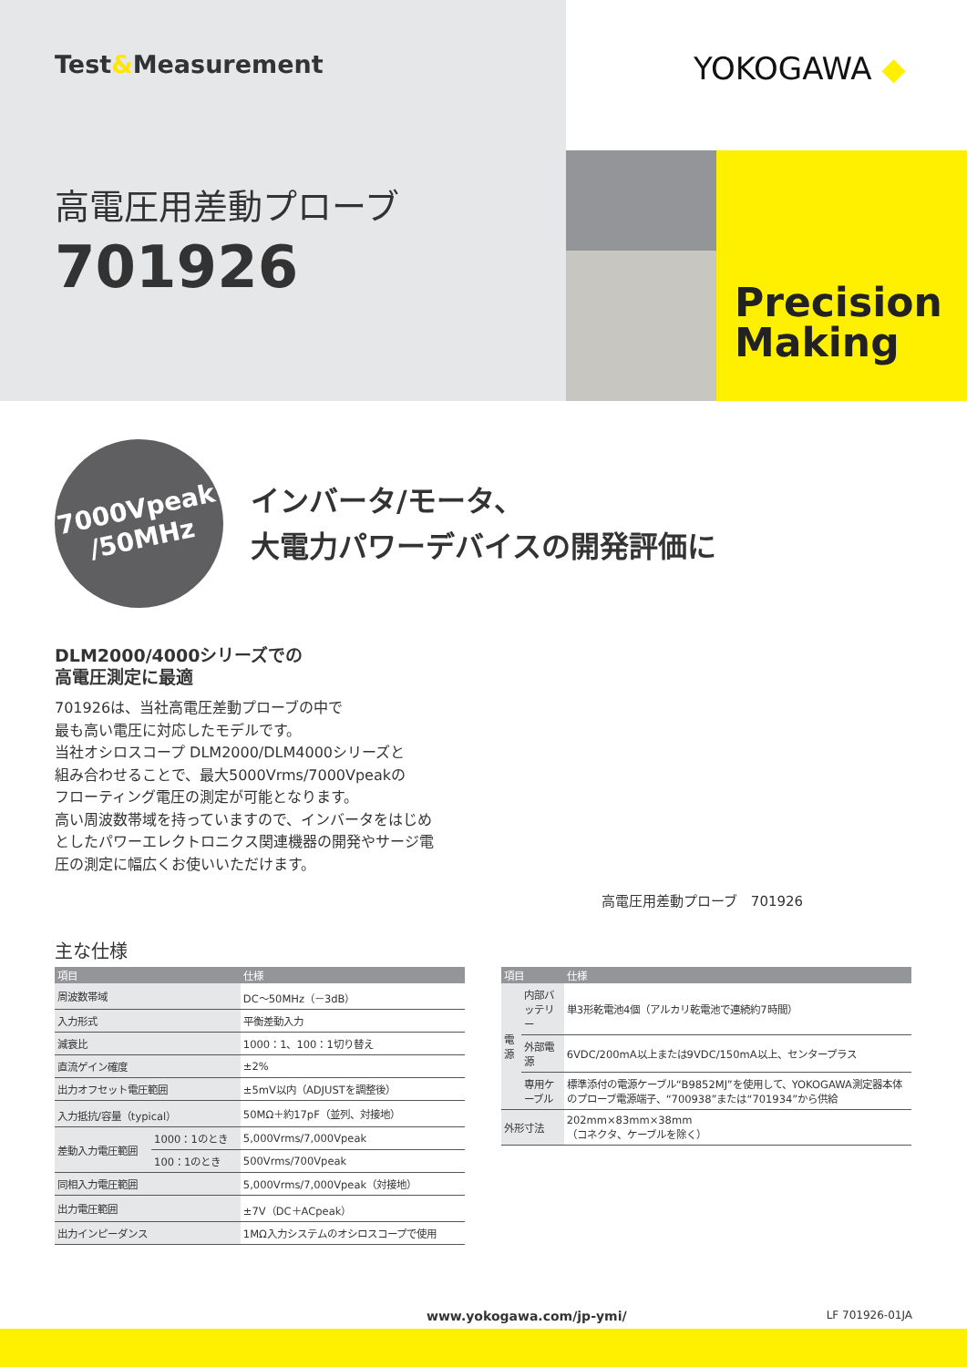Test&Measurement
高電圧用差動プローブ
701926
YOKOGAWA ◆
Precision
Making
7000Vpeak
/50MHz
インバータ/モータ、
大電力パワーデバイスの開発評価に
DLM2000/4000シリーズでの
高電圧測定に最適
701926は、当社高電圧差動プローブの中で
最も高い電圧に対応したモデルです。
当社オシロスコープ DLM2000/DLM4000シリーズと
組み合わせることで、最大5000Vrms/7000Vpeakの
フローティング電圧の測定が可能となります。
高い周波数帯域を持っていますので、インバータをはじめとしたパワーエレクトロニクス関連機器の開発やサージ電圧の測定に幅広くお使いいただけます。
高電圧用差動プローブ　701926
主な仕様
| 項目 | | 仕様 |
| --- | --- | --- |
| 周波数帯域 | | DC～50MHz（－3dB） |
| 入力形式 | | 平衡差動入力 |
| 減衰比 | | 1000：1、100：1切り替え |
| 直流ゲイン確度 | | ±2% |
| 出力オフセット電圧範囲 | | ±5mV以内（ADJUSTを調整後） |
| 入力抵抗/容量（typical） | | 50MΩ＋約17pF（並列、対接地） |
| 差動入力電圧範囲 | 1000：1のとき | 5,000Vrms/7,000Vpeak |
| | 100：1のとき | 500Vrms/700Vpeak |
| 同相入力電圧範囲 | | 5,000Vrms/7,000Vpeak（対接地） |
| 出力電圧範囲 | | ±7V（DC＋ACpeak） |
| 出力インピーダンス | | 1MΩ入力システムのオシロスコープで使用 |
| 項目 | | 仕様 |
| --- | --- | --- |
| 電源 | 内部バッテリー | 単3形乾電池4個（アルカリ乾電池で連続約7時間） |
| | 外部電源 | 6VDC/200mA以上または9VDC/150mA以上、センタープラス |
| | 専用ケーブル | 標準添付の電源ケーブル“B9852MJ”を使用して、YOKOGAWA測定器本体のプローブ電源端子、“700938”または“701934”から供給 |
| 外形寸法 | | 202mm×83mm×38mm （コネクタ、ケーブルを除く） |
www.yokogawa.com/jp-ymi/ LF 701926-01JA